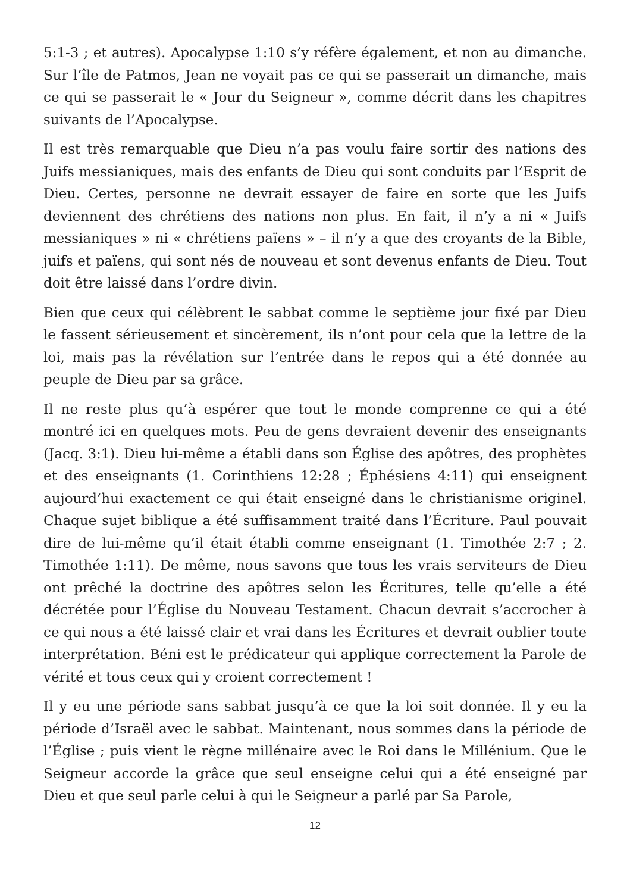5:1-3 ; et autres). Apocalypse 1:10 s’y réfère également, et non au dimanche. Sur l’île de Patmos, Jean ne voyait pas ce qui se passerait un dimanche, mais ce qui se passerait le « Jour du Seigneur », comme décrit dans les chapitres suivants de l’Apocalypse.
Il est très remarquable que Dieu n’a pas voulu faire sortir des nations des Juifs messianiques, mais des enfants de Dieu qui sont conduits par l’Esprit de Dieu. Certes, personne ne devrait essayer de faire en sorte que les Juifs deviennent des chrétiens des nations non plus. En fait, il n’y a ni « Juifs messianiques » ni « chrétiens païens » – il n’y a que des croyants de la Bible, juifs et païens, qui sont nés de nouveau et sont devenus enfants de Dieu. Tout doit être laissé dans l’ordre divin.
Bien que ceux qui célèbrent le sabbat comme le septième jour fixé par Dieu le fassent sérieusement et sincèrement, ils n’ont pour cela que la lettre de la loi, mais pas la révélation sur l’entrée dans le repos qui a été donnée au peuple de Dieu par sa grâce.
Il ne reste plus qu’à espérer que tout le monde comprenne ce qui a été montré ici en quelques mots. Peu de gens devraient devenir des enseignants (Jacq. 3:1). Dieu lui-même a établi dans son Église des apôtres, des prophètes et des enseignants (1. Corinthiens 12:28 ; Éphésiens 4:11) qui enseignent aujourd’hui exactement ce qui était enseigné dans le christianisme originel. Chaque sujet biblique a été suffisamment traité dans l’Écriture. Paul pouvait dire de lui-même qu’il était établi comme enseignant (1. Timothée 2:7 ; 2. Timothée 1:11). De même, nous savons que tous les vrais serviteurs de Dieu ont prêché la doctrine des apôtres selon les Écritures, telle qu’elle a été décrétée pour l’Église du Nouveau Testament. Chacun devrait s’accrocher à ce qui nous a été laissé clair et vrai dans les Écritures et devrait oublier toute interprétation. Béni est le prédicateur qui applique correctement la Parole de vérité et tous ceux qui y croient correctement !
Il y eu une période sans sabbat jusqu’à ce que la loi soit donnée. Il y eu la période d’Israël avec le sabbat. Maintenant, nous sommes dans la période de l’Église ; puis vient le règne millénaire avec le Roi dans le Millénium. Que le Seigneur accorde la grâce que seul enseigne celui qui a été enseigné par Dieu et que seul parle celui à qui le Seigneur a parlé par Sa Parole,
12